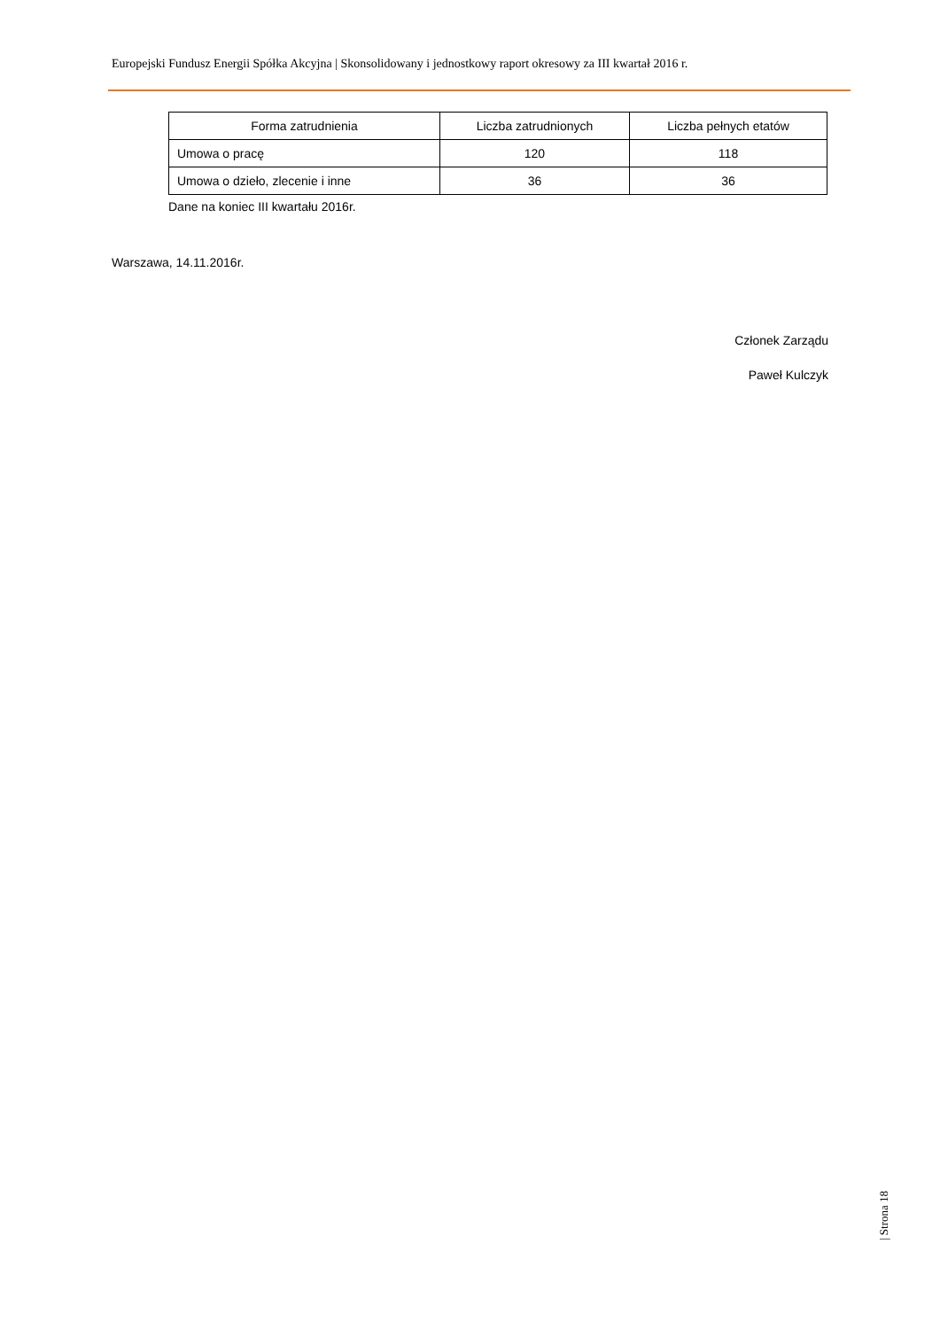Europejski Fundusz Energii Spółka Akcyjna | Skonsolidowany i jednostkowy raport okresowy za III kwartał 2016 r.
| Forma zatrudnienia | Liczba zatrudnionych | Liczba pełnych etatów |
| --- | --- | --- |
| Umowa o pracę | 120 | 118 |
| Umowa o dzieło, zlecenie i inne | 36 | 36 |
Dane na koniec III kwartału 2016r.
Warszawa, 14.11.2016r.
Członek Zarządu
Paweł Kulczyk
| Strona 18